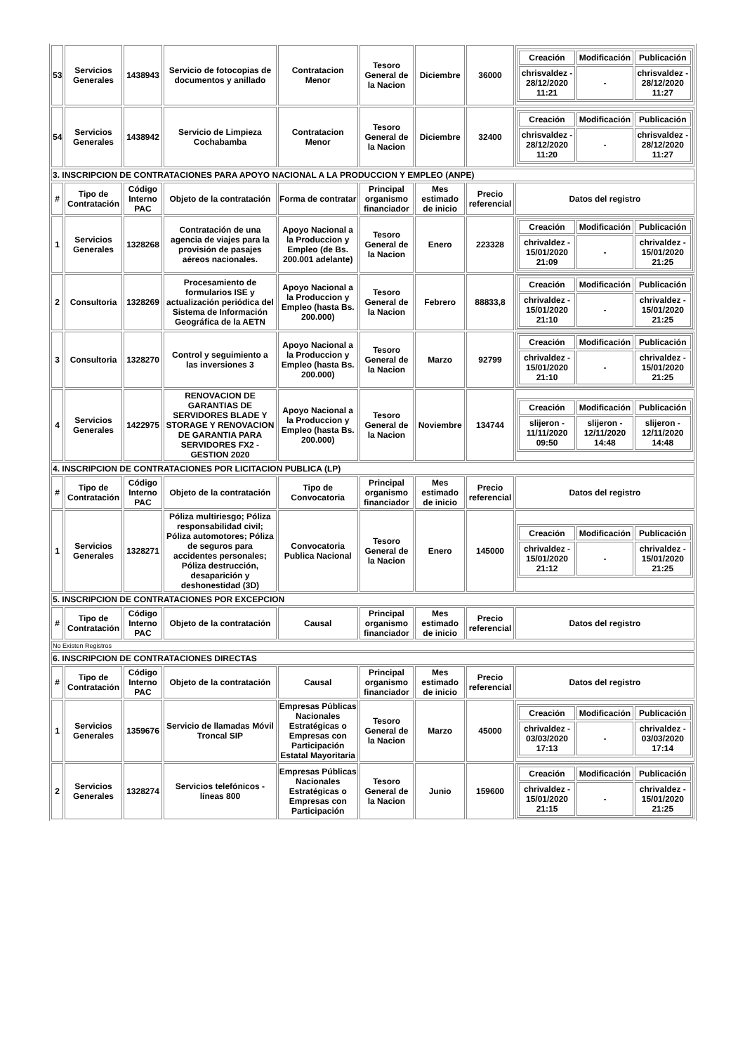| 53 | Servicios Generales | 1438943 | Servicio de fotocopias de documentos y anillado | Contratacion Menor | Tesoro General de la Nacion | Diciembre | 36000 | / Creación / Modificación / Publicación / / --- / --- / --- / / chrisvaldez - 28/12/2020 11:21 / - / chrisvaldez - 28/12/2020 11:27 / |
| 54 | Servicios Generales | 1438942 | Servicio de Limpieza Cochabamba | Contratacion Menor | Tesoro General de la Nacion | Diciembre | 32400 | / Creación / Modificación / Publicación / / --- / --- / --- / / chrisvaldez - 28/12/2020 11:20 / - / chrisvaldez - 28/12/2020 11:27 / |
| 3. INSCRIPCION DE CONTRATACIONES PARA APOYO NACIONAL A LA PRODUCCION Y EMPLEO (ANPE) | | | | | | | | |
| # | Tipo de Contratación | Código Interno PAC | Objeto de la contratación | Forma de contratar | Principal organismo financiador | Mes estimado de inicio | Precio referencial | Datos del registro |
| 1 | Servicios Generales | 1328268 | Contratación de una agencia de viajes para la provisión de pasajes aéreos nacionales. | Apoyo Nacional a la Produccion y Empleo (de Bs. 200.001 adelante) | Tesoro General de la Nacion | Enero | 223328 | / Creación / Modificación / Publicación / / --- / --- / --- / / chrivaldez - 15/01/2020 21:09 / - / chrivaldez - 15/01/2020 21:25 / |
| 2 | Consultoria | 1328269 | Procesamiento de formularios ISE y actualización periódica del Sistema de Información Geográfica de la AETN | Apoyo Nacional a la Produccion y Empleo (hasta Bs. 200.000) | Tesoro General de la Nacion | Febrero | 88833,8 | / Creación / Modificación / Publicación / / --- / --- / --- / / chrivaldez - 15/01/2020 21:10 / - / chrivaldez - 15/01/2020 21:25 / |
| 3 | Consultoria | 1328270 | Control y seguimiento a las inversiones 3 | Apoyo Nacional a la Produccion y Empleo (hasta Bs. 200.000) | Tesoro General de la Nacion | Marzo | 92799 | / Creación / Modificación / Publicación / / --- / --- / --- / / chrivaldez - 15/01/2020 21:10 / - / chrivaldez - 15/01/2020 21:25 / |
| 4 | Servicios Generales | 1422975 | RENOVACION DE GARANTIAS DE SERVIDORES BLADE Y STORAGE Y RENOVACION DE GARANTIA PARA SERVIDORES FX2 - GESTION 2020 | Apoyo Nacional a la Produccion y Empleo (hasta Bs. 200.000) | Tesoro General de la Nacion | Noviembre | 134744 | / Creación / Modificación / Publicación / / --- / --- / --- / / slijeron - 11/11/2020 09:50 / slijeron - 12/11/2020 14:48 / slijeron - 12/11/2020 14:48 / |
| 4. INSCRIPCION DE CONTRATACIONES POR LICITACION PUBLICA (LP) | | | | | | | | |
| # | Tipo de Contratación | Código Interno PAC | Objeto de la contratación | Tipo de Convocatoria | Principal organismo financiador | Mes estimado de inicio | Precio referencial | Datos del registro |
| 1 | Servicios Generales | 1328271 | Póliza multiriesgo; Póliza responsabilidad civil; Póliza automotores; Póliza de seguros para accidentes personales; Póliza destrucción, desaparición y deshonestidad (3D) | Convocatoria Publica Nacional | Tesoro General de la Nacion | Enero | 145000 | / Creación / Modificación / Publicación / / --- / --- / --- / / chrivaldez - 15/01/2020 21:12 / - / chrivaldez - 15/01/2020 21:25 / |
| 5. INSCRIPCION DE CONTRATACIONES POR EXCEPCION | | | | | | | | |
| # | Tipo de Contratación | Código Interno PAC | Objeto de la contratación | Causal | Principal organismo financiador | Mes estimado de inicio | Precio referencial | Datos del registro |
| No Existen Registros | | | | | | | | |
| 6. INSCRIPCION DE CONTRATACIONES DIRECTAS | | | | | | | | |
| # | Tipo de Contratación | Código Interno PAC | Objeto de la contratación | Causal | Principal organismo financiador | Mes estimado de inicio | Precio referencial | Datos del registro |
| 1 | Servicios Generales | 1359676 | Servicio de llamadas Móvil Troncal SIP | Empresas Públicas Nacionales Estratégicas o Empresas con Participación Estatal Mayoritaria | Tesoro General de la Nacion | Marzo | 45000 | / Creación / Modificación / Publicación / / --- / --- / --- / / chrivaldez - 03/03/2020 17:13 / - / chrivaldez - 03/03/2020 17:14 / |
| 2 | Servicios Generales | 1328274 | Servicios telefónicos - líneas 800 | Empresas Públicas Nacionales Estratégicas o Empresas con Participación | Tesoro General de la Nacion | Junio | 159600 | / Creación / Modificación / Publicación / / --- / --- / --- / / chrivaldez - 15/01/2020 21:15 / - / chrivaldez - 15/01/2020 21:25 / |